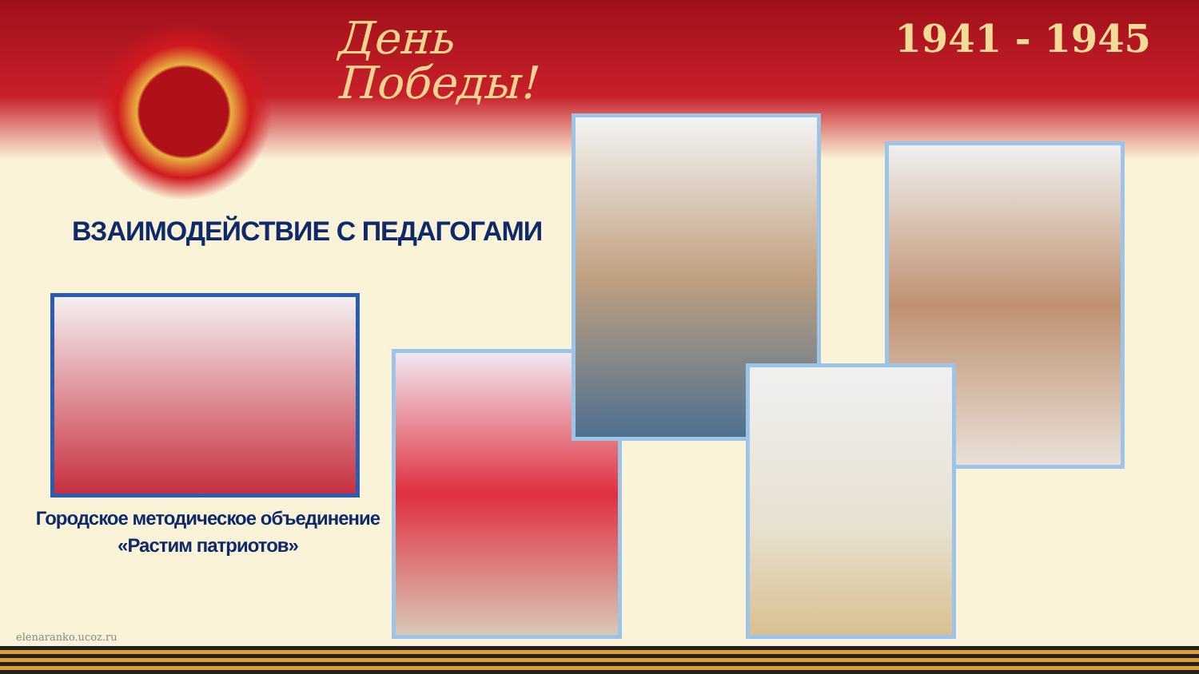День
Победы!
1941 - 1945
ВЗАИМОДЕЙСТВИЕ С ПЕДАГОГАМИ
Городское методическое объединение
«Растим патриотов»
elenaranko.ucoz.ru